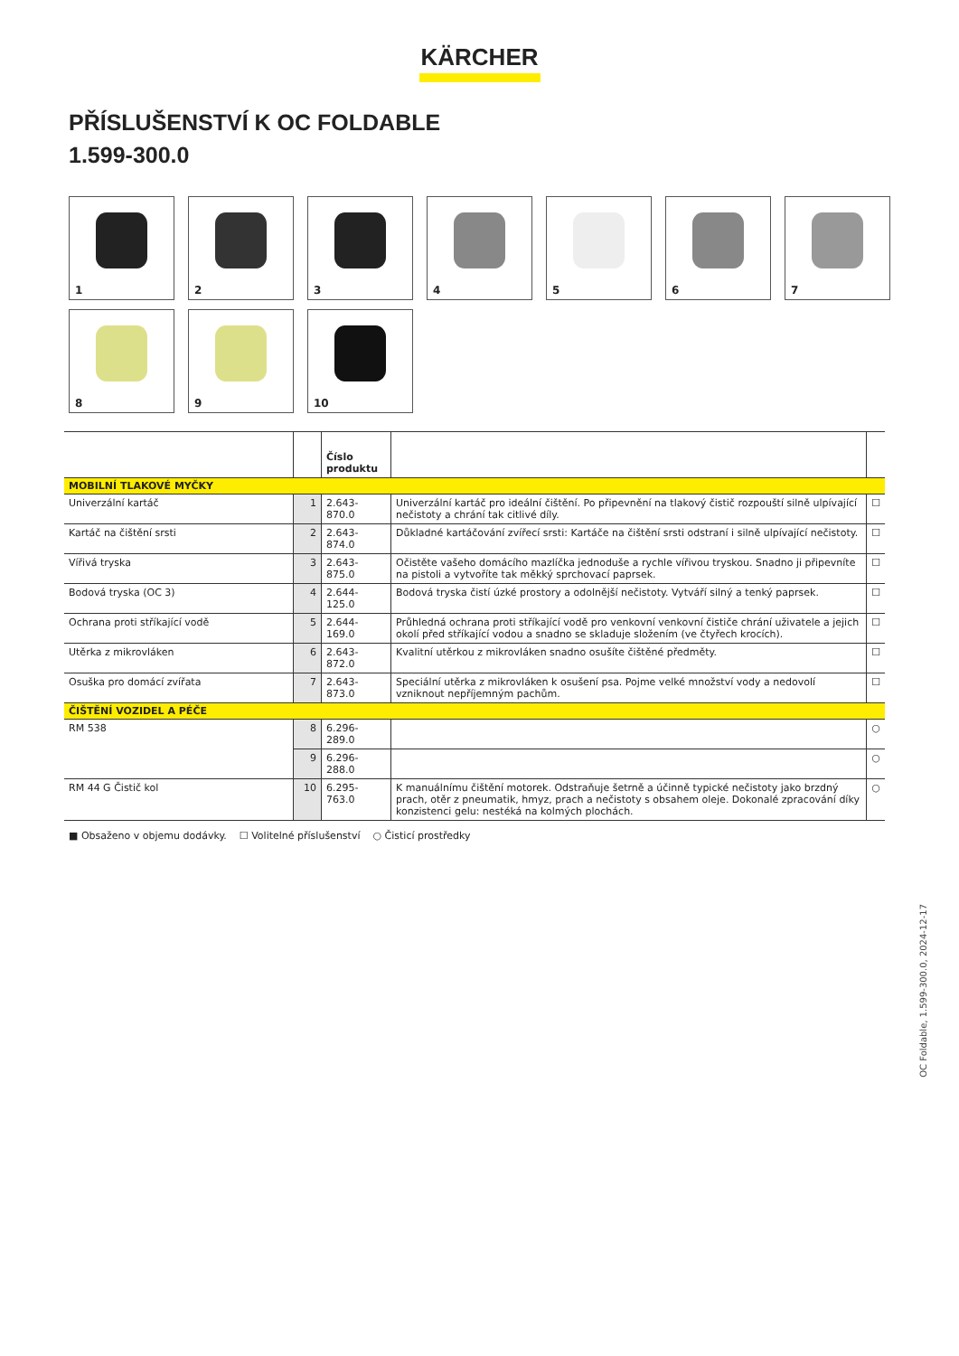KÄRCHER
PŘÍSLUŠENSTVÍ K OC FOLDABLE
1.599-300.0
1
2
3
4
5
6
7
8
9
10
| | | Číslo produktu | | |
| --- | --- | --- | --- | --- |
| MOBILNÍ TLAKOVÉ MYČKY | | | | |
| Univerzální kartáč | 1 | 2.643-870.0 | Univerzální kartáč pro ideální čištění. Po připevnění na tlakový čistič rozpouští silně ulpívající nečistoty a chrání tak citlivé díly. | ☐ |
| Kartáč na čištění srsti | 2 | 2.643-874.0 | Důkladné kartáčování zvířecí srsti: Kartáče na čištění srsti odstraní i silně ulpívající nečistoty. | ☐ |
| Vířivá tryska | 3 | 2.643-875.0 | Očistěte vašeho domácího mazlíčka jednoduše a rychle vířivou tryskou. Snadno ji připevníte na pistoli a vytvoříte tak měkký sprchovací paprsek. | ☐ |
| Bodová tryska (OC 3) | 4 | 2.644-125.0 | Bodová tryska čistí úzké prostory a odolnější nečistoty. Vytváří silný a tenký paprsek. | ☐ |
| Ochrana proti stříkající vodě | 5 | 2.644-169.0 | Průhledná ochrana proti stříkající vodě pro venkovní venkovní čističe chrání uživatele a jejich okolí před stříkající vodou a snadno se skladuje složením (ve čtyřech krocích). | ☐ |
| Utěrka z mikrovláken | 6 | 2.643-872.0 | Kvalitní utěrkou z mikrovláken snadno osušíte čištěné předměty. | ☐ |
| Osuška pro domácí zvířata | 7 | 2.643-873.0 | Speciální utěrka z mikrovláken k osušení psa. Pojme velké množství vody a nedovolí vzniknout nepříjemným pachům. | ☐ |
| ČIŠTĚNÍ VOZIDEL A PÉČE | | | | |
| RM 538 | 8 | 6.296-289.0 | | ○ |
| | 9 | 6.296-288.0 | | ○ |
| RM 44 G Čistič kol | 10 | 6.295-763.0 | K manuálnímu čištění motorek. Odstraňuje šetrně a účinně typické nečistoty jako brzdný prach, otěr z pneumatik, hmyz, prach a nečistoty s obsahem oleje. Dokonalé zpracování díky konzistenci gelu: nestéká na kolmých plochách. | ○ |
■ Obsaženo v objemu dodávky. ☐ Volitelné příslušenství ○ Čisticí prostředky
OC Foldable, 1.599-300.0, 2024-12-17